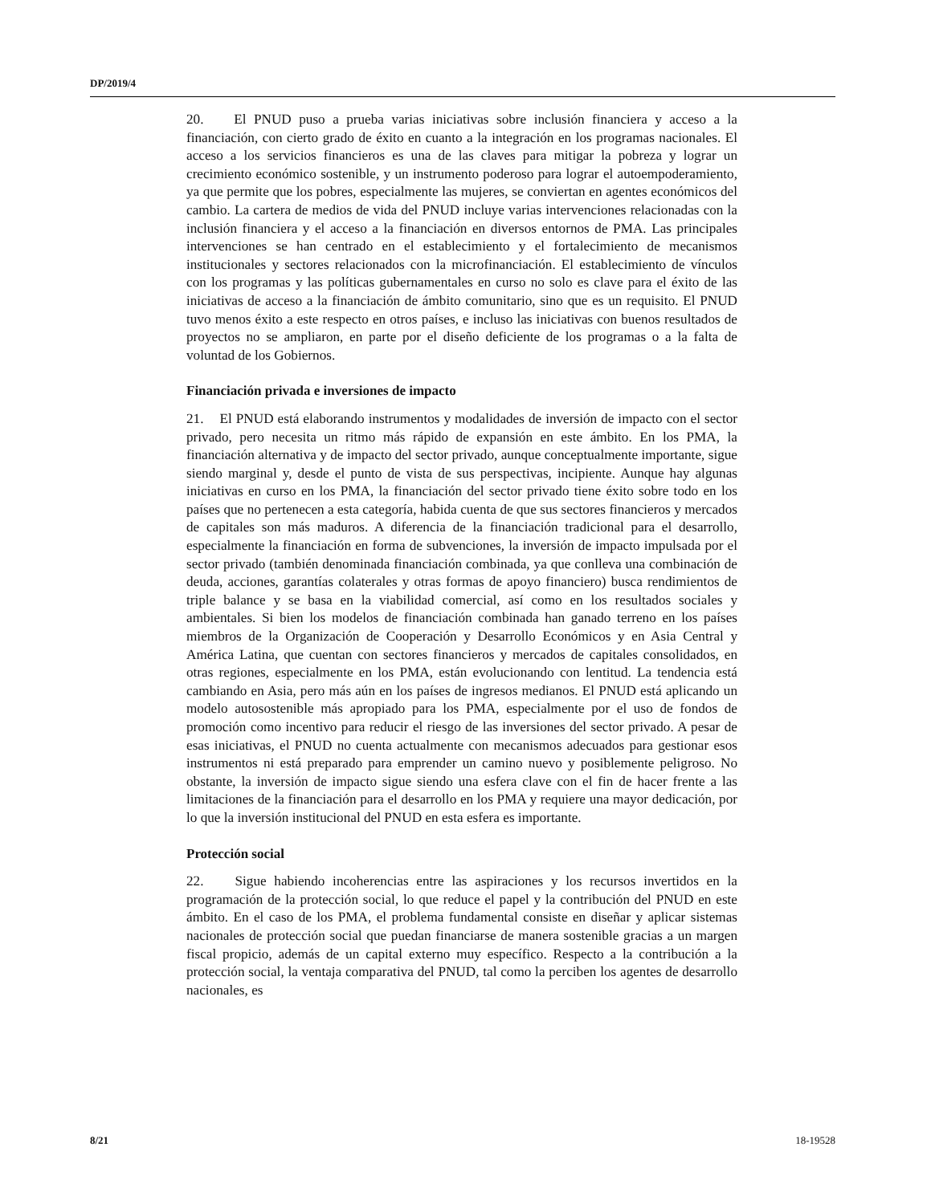DP/2019/4
20. El PNUD puso a prueba varias iniciativas sobre inclusión financiera y acceso a la financiación, con cierto grado de éxito en cuanto a la integración en los programas nacionales. El acceso a los servicios financieros es una de las claves para mitigar la pobreza y lograr un crecimiento económico sostenible, y un instrumento poderoso para lograr el autoempoderamiento, ya que permite que los pobres, especialmente las mujeres, se conviertan en agentes económicos del cambio. La cartera de medios de vida del PNUD incluye varias intervenciones relacionadas con la inclusión financiera y el acceso a la financiación en diversos entornos de PMA. Las principales intervenciones se han centrado en el establecimiento y el fortalecimiento de mecanismos institucionales y sectores relacionados con la microfinanciación. El establecimiento de vínculos con los programas y las políticas gubernamentales en curso no solo es clave para el éxito de las iniciativas de acceso a la financiación de ámbito comunitario, sino que es un requisito. El PNUD tuvo menos éxito a este respecto en otros países, e incluso las iniciativas con buenos resultados de proyectos no se ampliaron, en parte por el diseño deficiente de los programas o a la falta de voluntad de los Gobiernos.
Financiación privada e inversiones de impacto
21. El PNUD está elaborando instrumentos y modalidades de inversión de impacto con el sector privado, pero necesita un ritmo más rápido de expansión en este ámbito. En los PMA, la financiación alternativa y de impacto del sector privado, aunque conceptualmente importante, sigue siendo marginal y, desde el punto de vista de sus perspectivas, incipiente. Aunque hay algunas iniciativas en curso en los PMA, la financiación del sector privado tiene éxito sobre todo en los países que no pertenecen a esta categoría, habida cuenta de que sus sectores financieros y mercados de capitales son más maduros. A diferencia de la financiación tradicional para el desarrollo, especialmente la financiación en forma de subvenciones, la inversión de impacto impulsada por el sector privado (también denominada financiación combinada, ya que conlleva una combinación de deuda, acciones, garantías colaterales y otras formas de apoyo financiero) busca rendimientos de triple balance y se basa en la viabilidad comercial, así como en los resultados sociales y ambientales. Si bien los modelos de financiación combinada han ganado terreno en los países miembros de la Organización de Cooperación y Desarrollo Económicos y en Asia Central y América Latina, que cuentan con sectores financieros y mercados de capitales consolidados, en otras regiones, especialmente en los PMA, están evolucionando con lentitud. La tendencia está cambiando en Asia, pero más aún en los países de ingresos medianos. El PNUD está aplicando un modelo autosostenible más apropiado para los PMA, especialmente por el uso de fondos de promoción como incentivo para reducir el riesgo de las inversiones del sector privado. A pesar de esas iniciativas, el PNUD no cuenta actualmente con mecanismos adecuados para gestionar esos instrumentos ni está preparado para emprender un camino nuevo y posiblemente peligroso. No obstante, la inversión de impacto sigue siendo una esfera clave con el fin de hacer frente a las limitaciones de la financiación para el desarrollo en los PMA y requiere una mayor dedicación, por lo que la inversión institucional del PNUD en esta esfera es importante.
Protección social
22. Sigue habiendo incoherencias entre las aspiraciones y los recursos invertidos en la programación de la protección social, lo que reduce el papel y la contribución del PNUD en este ámbito. En el caso de los PMA, el problema fundamental consiste en diseñar y aplicar sistemas nacionales de protección social que puedan financiarse de manera sostenible gracias a un margen fiscal propicio, además de un capital externo muy específico. Respecto a la contribución a la protección social, la ventaja comparativa del PNUD, tal como la perciben los agentes de desarrollo nacionales, es
8/21 18-19528